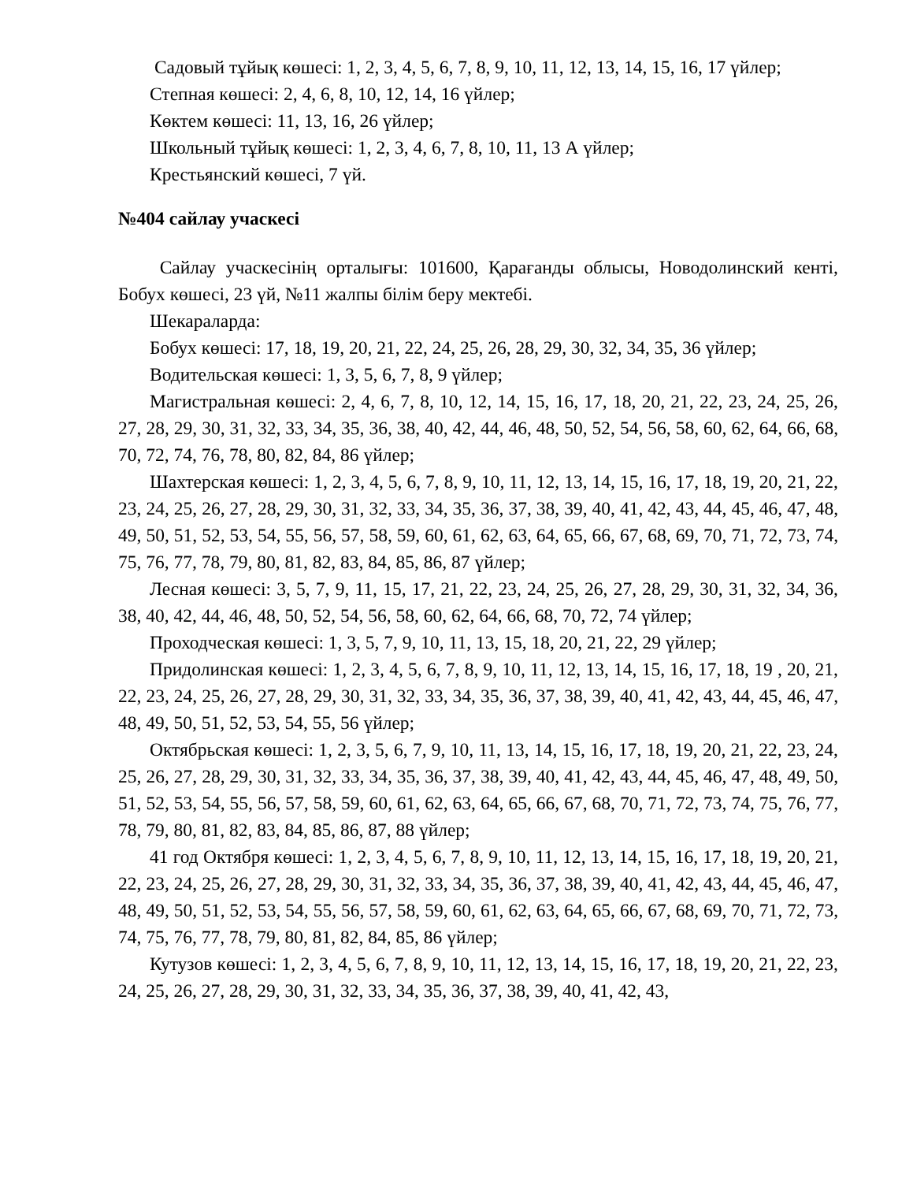Садовый тұйық көшесі: 1, 2, 3, 4, 5, 6, 7, 8, 9, 10, 11, 12, 13, 14, 15, 16, 17 үйлер;
Степная көшесі: 2, 4, 6, 8, 10, 12, 14, 16 үйлер;
Көктем көшесі: 11, 13, 16, 26 үйлер;
Школьный тұйық көшесі: 1, 2, 3, 4, 6, 7, 8, 10, 11, 13 А үйлер;
Крестьянский көшесі, 7 үй.
№404 сайлау учаскесі
Сайлау учаскесінің орталығы: 101600, Қарағанды облысы, Новодолинский кенті, Бобух көшесі, 23 үй, №11 жалпы білім беру мектебі.
Шекараларда:
Бобух көшесі: 17, 18, 19, 20, 21, 22, 24, 25, 26, 28, 29, 30, 32, 34, 35, 36 үйлер;
Водительская көшесі: 1, 3, 5, 6, 7, 8, 9 үйлер;
Магистральная көшесі: 2, 4, 6, 7, 8, 10, 12, 14, 15, 16, 17, 18, 20, 21, 22, 23, 24, 25, 26, 27, 28, 29, 30, 31, 32, 33, 34, 35, 36, 38, 40, 42, 44, 46, 48, 50, 52, 54, 56, 58, 60, 62, 64, 66, 68, 70, 72, 74, 76, 78, 80, 82, 84, 86 үйлер;
Шахтерская көшесі: 1, 2, 3, 4, 5, 6, 7, 8, 9, 10, 11, 12, 13, 14, 15, 16, 17, 18, 19, 20, 21, 22, 23, 24, 25, 26, 27, 28, 29, 30, 31, 32, 33, 34, 35, 36, 37, 38, 39, 40, 41, 42, 43, 44, 45, 46, 47, 48, 49, 50, 51, 52, 53, 54, 55, 56, 57, 58, 59, 60, 61, 62, 63, 64, 65, 66, 67, 68, 69, 70, 71, 72, 73, 74, 75, 76, 77, 78, 79, 80, 81, 82, 83, 84, 85, 86, 87 үйлер;
Лесная көшесі: 3, 5, 7, 9, 11, 15, 17, 21, 22, 23, 24, 25, 26, 27, 28, 29, 30, 31, 32, 34, 36, 38, 40, 42, 44, 46, 48, 50, 52, 54, 56, 58, 60, 62, 64, 66, 68, 70, 72, 74 үйлер;
Проходческая көшесі: 1, 3, 5, 7, 9, 10, 11, 13, 15, 18, 20, 21, 22, 29 үйлер;
Придолинская көшесі: 1, 2, 3, 4, 5, 6, 7, 8, 9, 10, 11, 12, 13, 14, 15, 16, 17, 18, 19 , 20, 21, 22, 23, 24, 25, 26, 27, 28, 29, 30, 31, 32, 33, 34, 35, 36, 37, 38, 39, 40, 41, 42, 43, 44, 45, 46, 47, 48, 49, 50, 51, 52, 53, 54, 55, 56 үйлер;
Октябрьская көшесі: 1, 2, 3, 5, 6, 7, 9, 10, 11, 13, 14, 15, 16, 17, 18, 19, 20, 21, 22, 23, 24, 25, 26, 27, 28, 29, 30, 31, 32, 33, 34, 35, 36, 37, 38, 39, 40, 41, 42, 43, 44, 45, 46, 47, 48, 49, 50, 51, 52, 53, 54, 55, 56, 57, 58, 59, 60, 61, 62, 63, 64, 65, 66, 67, 68, 70, 71, 72, 73, 74, 75, 76, 77, 78, 79, 80, 81, 82, 83, 84, 85, 86, 87, 88 үйлер;
41 год Октября көшесі: 1, 2, 3, 4, 5, 6, 7, 8, 9, 10, 11, 12, 13, 14, 15, 16, 17, 18, 19, 20, 21, 22, 23, 24, 25, 26, 27, 28, 29, 30, 31, 32, 33, 34, 35, 36, 37, 38, 39, 40, 41, 42, 43, 44, 45, 46, 47, 48, 49, 50, 51, 52, 53, 54, 55, 56, 57, 58, 59, 60, 61, 62, 63, 64, 65, 66, 67, 68, 69, 70, 71, 72, 73, 74, 75, 76, 77, 78, 79, 80, 81, 82, 84, 85, 86 үйлер;
Кутузов көшесі: 1, 2, 3, 4, 5, 6, 7, 8, 9, 10, 11, 12, 13, 14, 15, 16, 17, 18, 19, 20, 21, 22, 23, 24, 25, 26, 27, 28, 29, 30, 31, 32, 33, 34, 35, 36, 37, 38, 39, 40, 41, 42, 43,